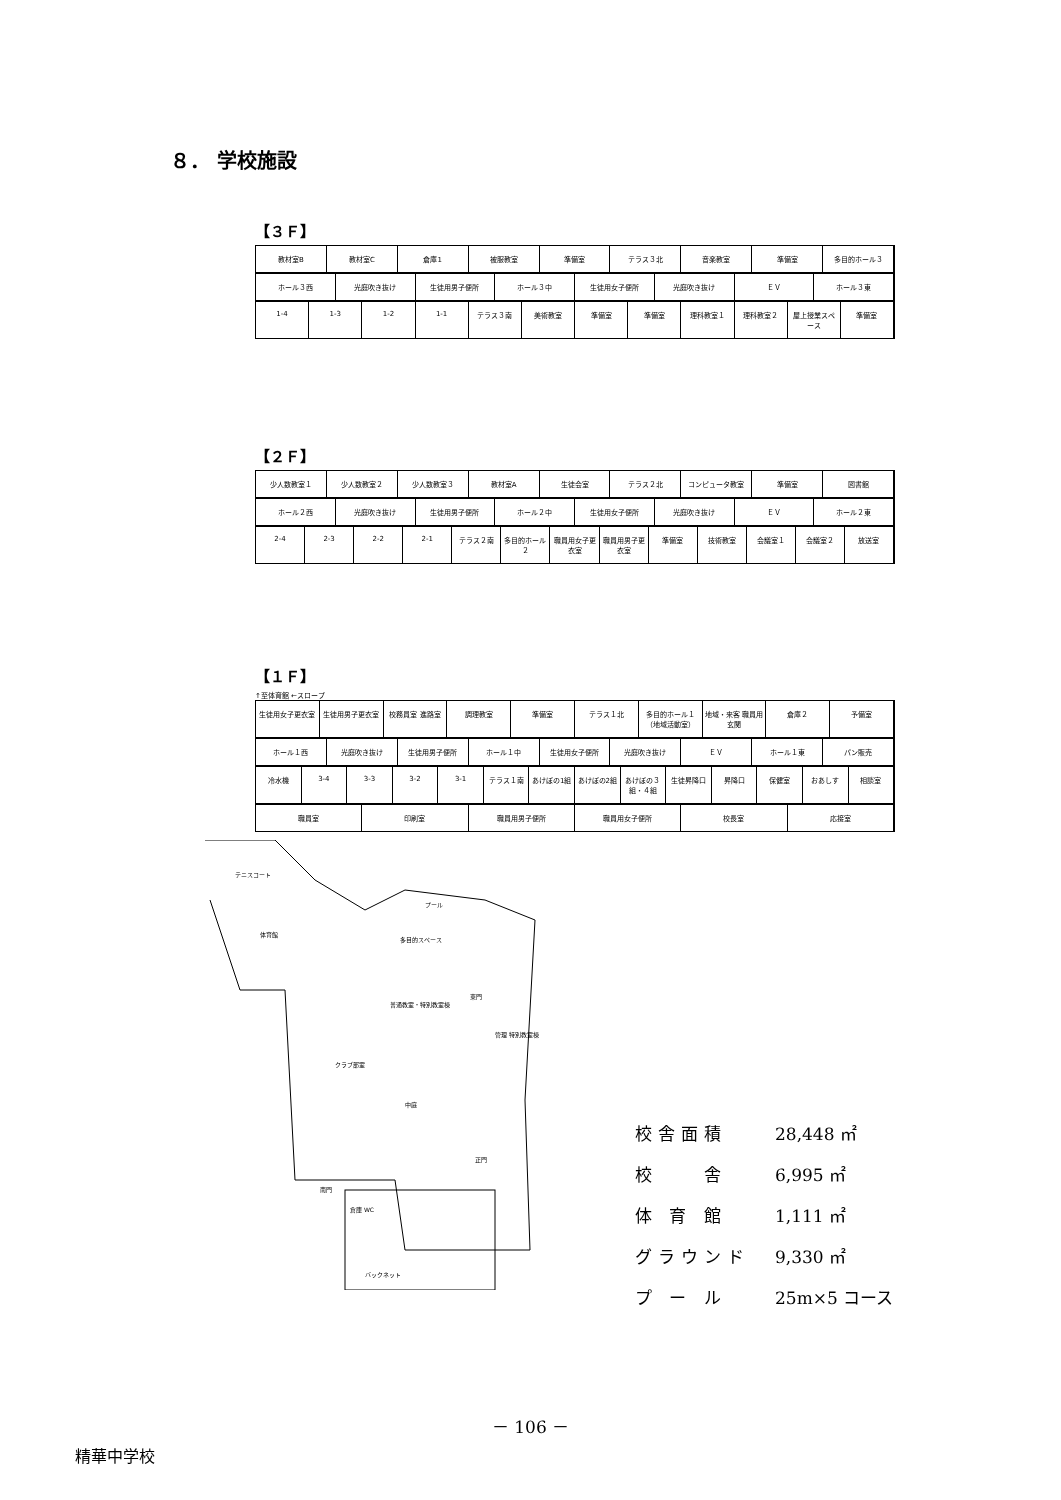８． 学校施設
【３Ｆ】
教材室B 教材室C 倉庫1 被服教室 準備室 テラス３北 音楽教室 準備室 多目的ホール３
ホール３西 光庭吹き抜け 生徒用男子便所 ホール３中 生徒用女子便所 光庭吹き抜け ＥＶ ホール３東
1-4 1-3 1-2 1-1 テラス３南 美術教室 準備室 準備室 理科教室１ 理科教室２ 屋上授業スペース 準備室
【２Ｆ】
少人数教室１ 少人数教室２ 少人数教室３ 教材室A 生徒会室 テラス２北 コンピュータ教室 準備室 図書館
ホール２西 光庭吹き抜け 生徒用男子便所 ホール２中 生徒用女子便所 光庭吹き抜け ＥＶ ホール２東
2-4 2-3 2-2 2-1 テラス２南 多目的ホール２ 職員用女子更衣室 職員用男子更衣室 準備室 技術教室 会議室１ 会議室２ 放送室
【１Ｆ】
↑至体育館 ←スロープ
生徒用女子更衣室 生徒用男子更衣室 校務員室 進路室 調理教室 準備室 テラス１北 多目的ホール１（地域活動室） 地域・来客 職員用玄関 倉庫２ 予備室
ホール１西 光庭吹き抜け 生徒用男子便所 ホール１中 生徒用女子便所 光庭吹き抜け ＥＶ ホール１東 パン販売
冷水機 3-4 3-3 3-2 3-1 テラス１南 あけぼの1組 あけぼの2組 あけぼの３組・４組 生徒昇降口 昇降口 保健室 おあしす 相談室
職員室 印刷室 職員用男子便所 職員用女子便所 校長室 応接室
テニスコート
体育館
プール
多目的スペース
普通教室・特別教室棟
管理 特別教室棟
中庭
クラブ部室
東門
正門
南門
倉庫 WC
バックネット
校舎面積 28,448 ㎡
校　　舎 6,995 ㎡
体 育 館 1,111 ㎡
グラウンド 9,330 ㎡
プ ー ル 25m×5 コース
－ 106 －
精華中学校